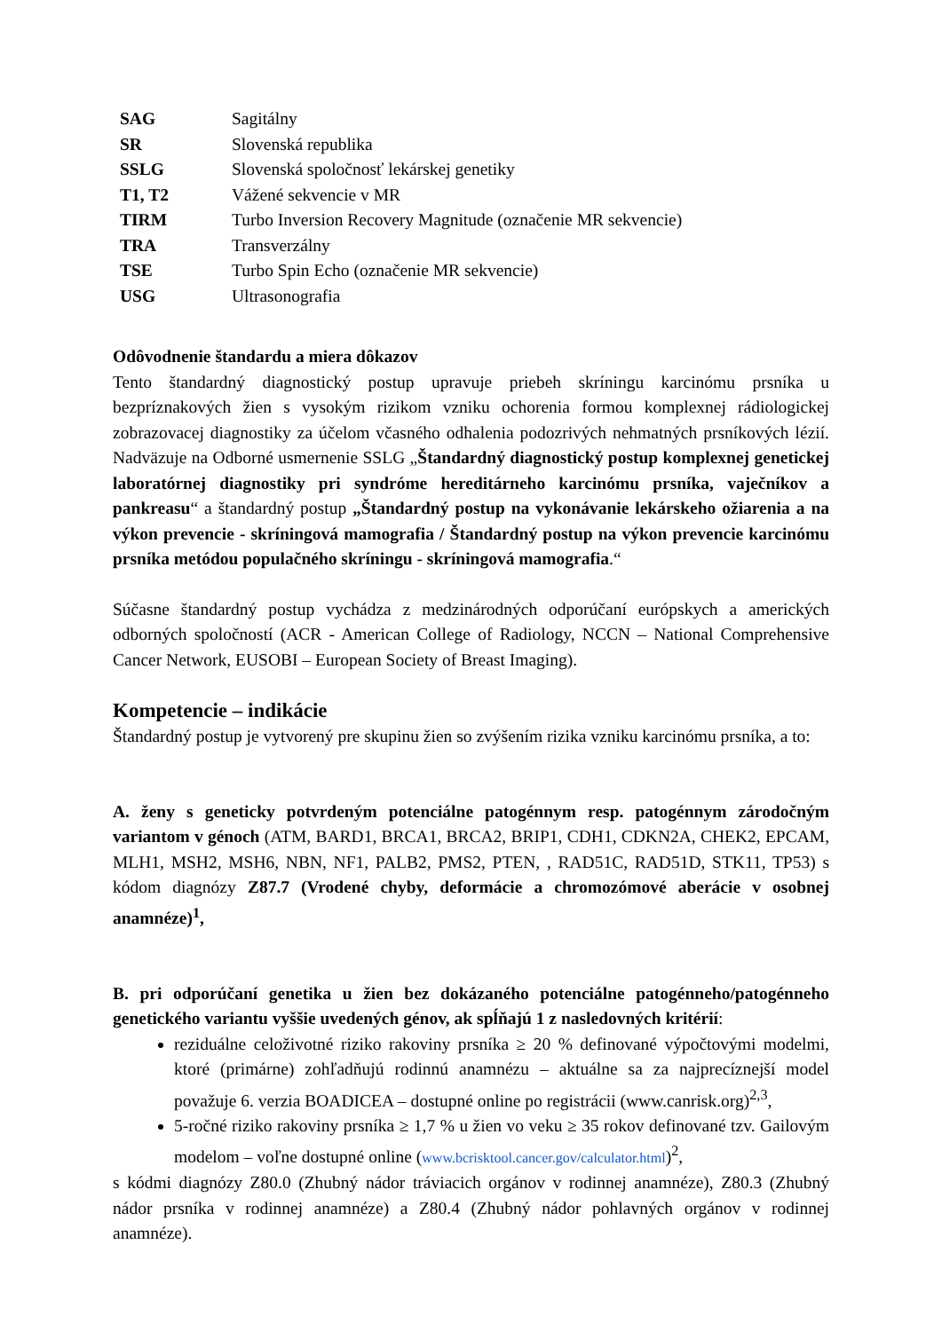| SAG | Sagitálny |
| SR | Slovenská republika |
| SSLG | Slovenská spoločnosť lekárskej genetiky |
| T1, T2 | Vážené sekvencie v MR |
| TIRM | Turbo Inversion Recovery Magnitude (označenie MR sekvencie) |
| TRA | Transverzálny |
| TSE | Turbo Spin Echo (označenie MR sekvencie) |
| USG | Ultrasonografia |
Odôvodnenie štandardu a miera dôkazov
Tento štandardný diagnostický postup upravuje priebeh skríningu karcinómu prsníka u bezpríznakových žien s vysokým rizikom vzniku ochorenia formou komplexnej rádiologickej zobrazovacej diagnostiky za účelom včasného odhalenia podozrivých nehmatných prsníkových lézií. Nadväzuje na Odborné usmernenie SSLG „Štandardný diagnostický postup komplexnej genetickej laboratórnej diagnostiky pri syndróme hereditárneho karcinómu prsníka, vaječníkov a pankreasu“ a štandardný postup „Štandardný postup na vykonávanie lekárskeho ožiarenia a na výkon prevencie - skríningová mamografia / Štandardný postup na výkon prevencie karcinómu prsníka metódou populačného skríningu - skríningová mamografia.“
Súčasne štandardný postup vychádza z medzinárodných odporúčaní európskych a amerických odborných spoločností (ACR - American College of Radiology, NCCN – National Comprehensive Cancer Network, EUSOBI – European Society of Breast Imaging).
Kompetencie – indikácie
Štandardný postup je vytvorený pre skupinu žien so zvýšením rizika vzniku karcinómu prsníka, a to:
A. ženy s geneticky potvrdeným potenciálne patogénnym resp. patogénnym zárodočným variantom v génoch (ATM, BARD1, BRCA1, BRCA2, BRIP1, CDH1, CDKN2A, CHEK2, EPCAM, MLH1, MSH2, MSH6, NBN, NF1, PALB2, PMS2, PTEN, , RAD51C, RAD51D, STK11, TP53) s kódom diagnózy Z87.7 (Vrodené chyby, deformácie a chromozómové aberácie v osobnej anamnéze)<sup>1</sup>,
B. pri odporúčaní genetika u žien bez dokázaného potenciálne patogénneho/patogénneho genetického variantu vyššie uvedených génov, ak spĺňajú 1 z nasledovných kritérií:
reziduálne celoživotné riziko rakoviny prsníka ≥ 20 % definované výpočtovými modelmi, ktoré (primárne) zohľadňujú rodinnú anamnézu – aktuálne sa za najprecíznejší model považuje 6. verzia BOADICEA – dostupné online po registrácii (www.canrisk.org)<sup>2,3</sup>,
5-ročné riziko rakoviny prsníka ≥ 1,7 % u žien vo veku ≥ 35 rokov definované tzv. Gailovým modelom – voľne dostupné online (www.bcrisktool.cancer.gov/calculator.html)<sup>2</sup>,
s kódmi diagnózy Z80.0 (Zhubný nádor tráviacich orgánov v rodinnej anamnéze), Z80.3 (Zhubný nádor prsníka v rodinnej anamnéze) a Z80.4 (Zhubný nádor pohlavných orgánov v rodinnej anamnéze).